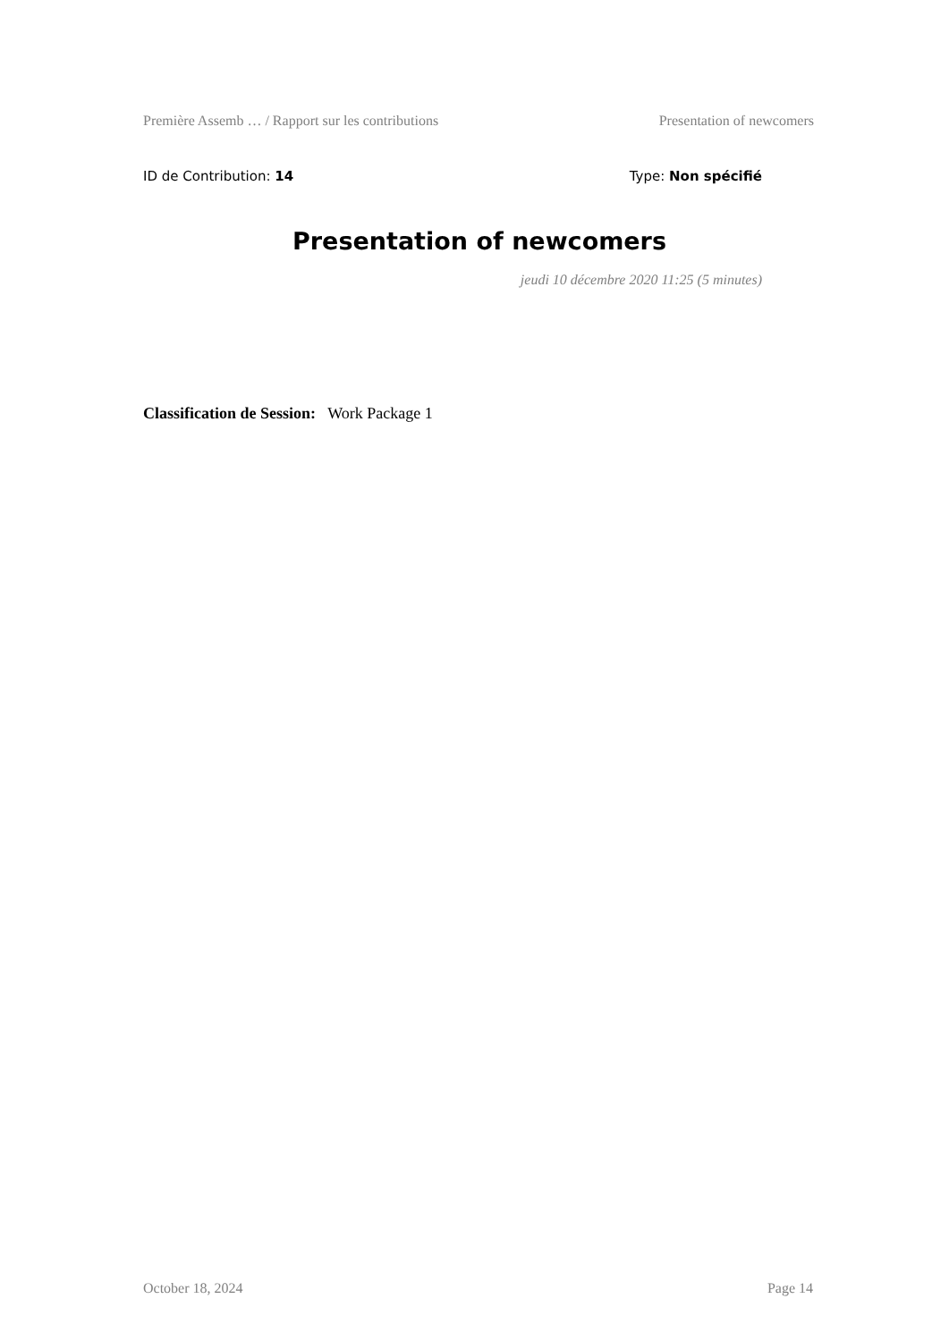Première Assemb … / Rapport sur les contributions Presentation of newcomers
ID de Contribution: 14 Type: Non spécifié
Presentation of newcomers
jeudi 10 décembre 2020 11:25 (5 minutes)
Classification de Session: Work Package 1
October 18, 2024 Page 14